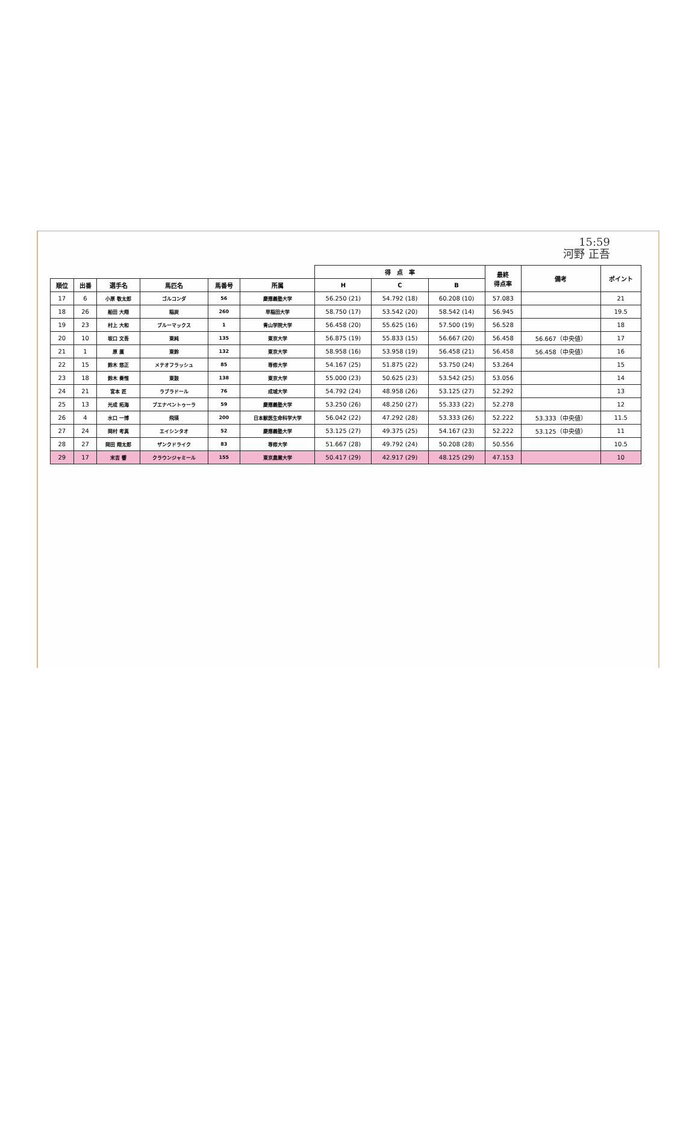15:59
河野 正吾
| | | | | | | 得 点 率 | | | 最終 得点率 | 備考 | ポイント |
| --- | --- | --- | --- | --- | --- | --- | --- | --- | --- | --- | --- |
| 順位 | 出番 | 選手名 | 馬匹名 | 馬番号 | 所属 | H | C | B | | | |
| 17 | 6 | 小原 敬太郎 | ゴルコンダ | 56 | 慶應義塾大学 | 56.250 (21) | 54.792 (18) | 60.208 (10) | 57.083 | | 21 |
| 18 | 26 | 船田 大翔 | 稲炭 | 260 | 早稲田大学 | 58.750 (17) | 53.542 (20) | 58.542 (14) | 56.945 | | 19.5 |
| 19 | 23 | 村上 大和 | ブルーマックス | 1 | 青山学院大学 | 56.458 (20) | 55.625 (16) | 57.500 (19) | 56.528 | | 18 |
| 20 | 10 | 坂口 文吾 | 東純 | 135 | 東京大学 | 56.875 (19) | 55.833 (15) | 56.667 (20) | 56.458 | 56.667（中央値） | 17 |
| 21 | 1 | 原 廣 | 東鈴 | 132 | 東京大学 | 58.958 (16) | 53.958 (19) | 56.458 (21) | 56.458 | 56.458（中央値） | 16 |
| 22 | 15 | 鈴木 悠正 | メテオフラッシュ | 85 | 専修大学 | 54.167 (25) | 51.875 (22) | 53.750 (24) | 53.264 | | 15 |
| 23 | 18 | 鈴木 奏惟 | 東鼓 | 138 | 東京大学 | 55.000 (23) | 50.625 (23) | 53.542 (25) | 53.056 | | 14 |
| 24 | 21 | 宮本 匠 | ラブラドール | 76 | 成城大学 | 54.792 (24) | 48.958 (26) | 53.125 (27) | 52.292 | | 13 |
| 25 | 13 | 光成 拓海 | ブエナベントゥーラ | 59 | 慶應義塾大学 | 53.250 (26) | 48.250 (27) | 55.333 (22) | 52.278 | | 12 |
| 26 | 4 | 水口 一博 | 飛瑛 | 200 | 日本獣医生命科学大学 | 56.042 (22) | 47.292 (28) | 53.333 (26) | 52.222 | 53.333（中央値） | 11.5 |
| 27 | 24 | 岡村 考真 | エイシンタオ | 52 | 慶應義塾大学 | 53.125 (27) | 49.375 (25) | 54.167 (23) | 52.222 | 53.125（中央値） | 11 |
| 28 | 27 | 岡田 翔太郎 | ザンクドライク | 83 | 専修大学 | 51.667 (28) | 49.792 (24) | 50.208 (28) | 50.556 | | 10.5 |
| 29 | 17 | 末吉 響 | クラウンジャミール | 155 | 東京農業大学 | 50.417 (29) | 42.917 (29) | 48.125 (29) | 47.153 | | 10 |